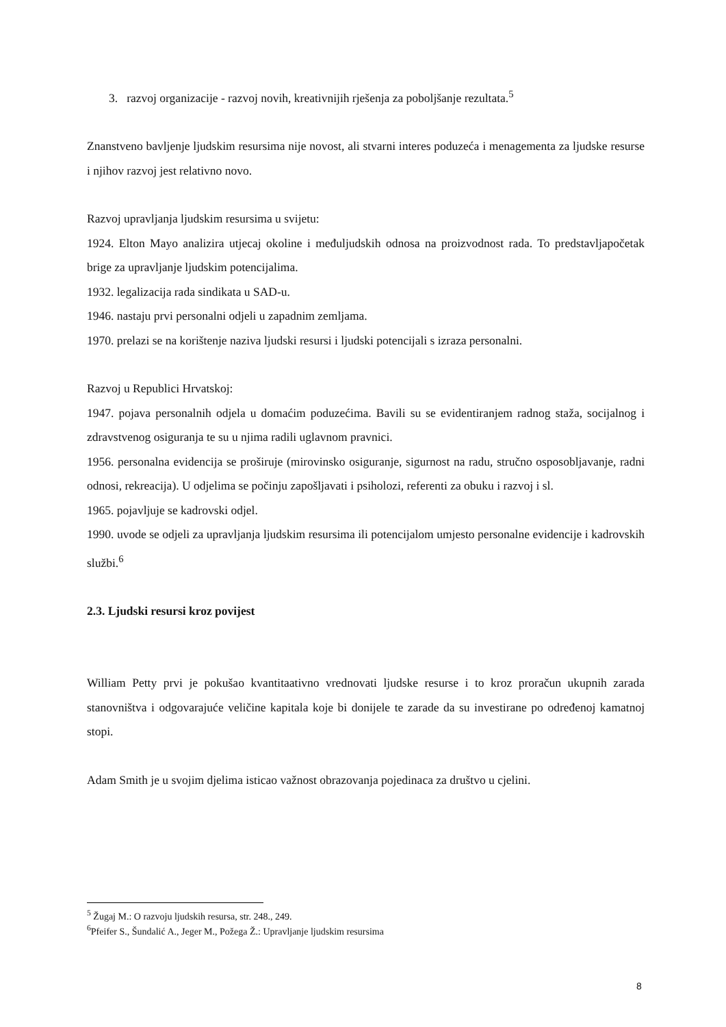3. razvoj organizacije - razvoj novih, kreativnijih rješenja za poboljšanje rezultata.<sup>5</sup>
Znanstveno bavljenje ljudskim resursima nije novost, ali stvarni interes poduzeća i menagementa za ljudske resurse i njihov razvoj jest relativno novo.
Razvoj upravljanja ljudskim resursima u svijetu:
1924. Elton Mayo analizira utjecaj okoline i međuljudskih odnosa na proizvodnost rada. To predstavljapočetak brige za upravljanje ljudskim potencijalima.
1932. legalizacija rada sindikata u SAD-u.
1946. nastaju prvi personalni odjeli u zapadnim zemljama.
1970. prelazi se na korištenje naziva ljudski resursi i ljudski potencijali s izraza personalni.
Razvoj u Republici Hrvatskoj:
1947. pojava personalnih odjela u domaćim poduzećima. Bavili su se evidentiranjem radnog staža, socijalnog i zdravstvenog osiguranja te su u njima radili uglavnom pravnici.
1956. personalna evidencija se proširuje (mirovinsko osiguranje, sigurnost na radu, stručno osposobljavanje, radni odnosi, rekreacija). U odjelima se počinju zapošljavati i psiholozi, referenti za obuku i razvoj i sl.
1965. pojavljuje se kadrovski odjel.
1990. uvode se odjeli za upravljanja ljudskim resursima ili potencijalom umjesto personalne evidencije i kadrovskih službi.<sup>6</sup>
2.3. Ljudski resursi kroz povijest
William Petty prvi je pokušao kvantitaativno vrednovati ljudske resurse i to kroz proračun ukupnih zarada stanovništva i odgovarajuće veličine kapitala koje bi donijele te zarade da su investirane po određenoj kamatnoj stopi.
Adam Smith je u svojim djelima isticao važnost obrazovanja pojedinaca za društvo u cjelini.
<sup>5</sup> Žugaj M.: O razvoju ljudskih resursa, str. 248., 249.
<sup>6</sup> Pfeifer S., Šundalić A., Jeger M., Požega Ž.: Upravljanje ljudskim resursima
8